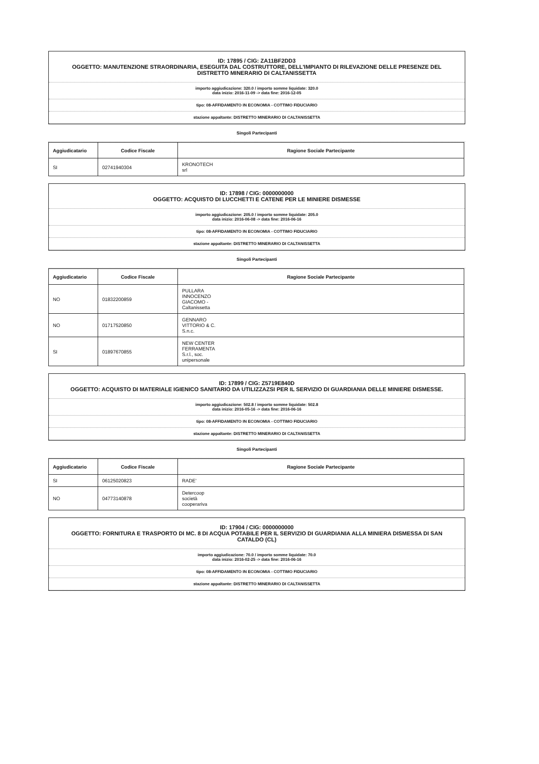ID: 17895 / CIG: ZA11BF2DD3
OGGETTO: MANUTENZIONE STRAORDINARIA, ESEGUITA DAL COSTRUTTORE, DELL'IMPIANTO DI RILEVAZIONE DELLE PRESENZE DEL DISTRETTO MINERARIO DI CALTANISSETTA
importo aggiudicazione: 320.0 / importo somme liquidate: 320.0
data inizio: 2016-11-09 -> data fine: 2016-12-05
tipo: 08-AFFIDAMENTO IN ECONOMIA - COTTIMO FIDUCIARIO
stazione appaltante: DISTRETTO MINERARIO DI CALTANISSETTA
Singoli Partecipanti
| Aggiudicatario | Codice Fiscale | Ragione Sociale Partecipante |
| --- | --- | --- |
| SI | 02741940304 | KRONOTECH srl |
ID: 17898 / CIG: 0000000000
OGGETTO: ACQUISTO DI LUCCHETTI E CATENE PER LE MINIERE DISMESSE
importo aggiudicazione: 205.0 / importo somme liquidate: 205.0
data inizio: 2016-06-08 -> data fine: 2016-06-16
tipo: 08-AFFIDAMENTO IN ECONOMIA - COTTIMO FIDUCIARIO
stazione appaltante: DISTRETTO MINERARIO DI CALTANISSETTA
Singoli Partecipanti
| Aggiudicatario | Codice Fiscale | Ragione Sociale Partecipante |
| --- | --- | --- |
| NO | 01832200859 | PULLARA INNOCENZO GIACOMO - Caltanissetta |
| NO | 01717520850 | GENNARO VITTORIO & C. S.n.c. |
| SI | 01897670855 | NEW CENTER FERRAMENTA S.r.l., soc. unipersonale |
ID: 17899 / CIG: Z5719E840D
OGGETTO: ACQUISTO DI MATERIALE IGIENICO SANITARIO DA UTILIZZAZSI PER IL SERVIZIO DI GUARDIANIA DELLE MINIERE DISMESSE.
importo aggiudicazione: 502.8 / importo somme liquidate: 502.8
data inizio: 2016-05-16 -> data fine: 2016-06-16
tipo: 08-AFFIDAMENTO IN ECONOMIA - COTTIMO FIDUCIARIO
stazione appaltante: DISTRETTO MINERARIO DI CALTANISSETTA
Singoli Partecipanti
| Aggiudicatario | Codice Fiscale | Ragione Sociale Partecipante |
| --- | --- | --- |
| SI | 06125020823 | RADE' |
| NO | 04773140878 | Detercoop società cooperariva |
ID: 17904 / CIG: 0000000000
OGGETTO: FORNITURA E TRASPORTO DI MC. 8 DI ACQUA POTABILE PER IL SERVIZIO DI GUARDIANIA ALLA MINIERA DISMESSA DI SAN CATALDO (CL)
importo aggiudicazione: 70.0 / importo somme liquidate: 70.0
data inizio: 2016-02-25 -> data fine: 2016-06-16
tipo: 08-AFFIDAMENTO IN ECONOMIA - COTTIMO FIDUCIARIO
stazione appaltante: DISTRETTO MINERARIO DI CALTANISSETTA